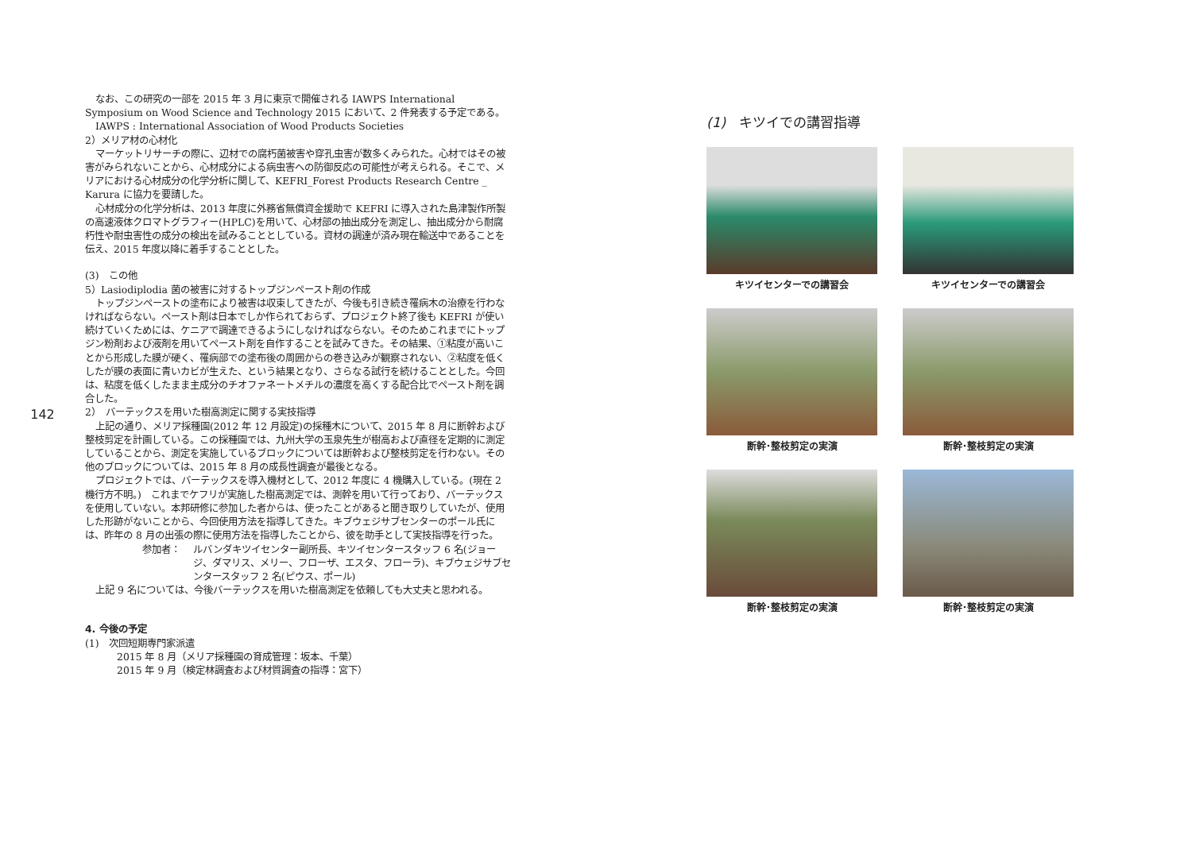142
なお、この研究の一部を 2015 年 3 月に東京で開催される IAWPS International Symposium on Wood Science and Technology 2015 において、2 件発表する予定である。
IAWPS : International Association of Wood Products Societies
2）メリア材の心材化
マーケットリサーチの際に、辺材での腐朽菌被害や穿孔虫害が数多くみられた。心材ではその被害がみられないことから、心材成分による病虫害への防御反応の可能性が考えられる。そこで、メリアにおける心材成分の化学分析に関して、KEFRI_Forest Products Research Centre _ Karura に協力を要請した。
心材成分の化学分析は、2013 年度に外務省無償資金援助で KEFRI に導入された島津製作所製の高速液体クロマトグラフィー(HPLC)を用いて、心材部の抽出成分を測定し、抽出成分から耐腐朽性や耐虫害性の成分の検出を試みることとしている。資材の調達が済み現在輸送中であることを伝え、2015 年度以降に着手することとした。
(3)　この他
5）Lasiodiplodia 菌の被害に対するトップジンペースト剤の作成
トップジンペーストの塗布により被害は収束してきたが、今後も引き続き罹病木の治療を行わなければならない。ペースト剤は日本でしか作られておらず、プロジェクト終了後も KEFRI が使い続けていくためには、ケニアで調達できるようにしなければならない。そのためこれまでにトップジン粉剤および液剤を用いてペースト剤を自作することを試みてきた。その結果、①粘度が高いことから形成した膜が硬く、罹病部での塗布後の周囲からの巻き込みが観察されない、②粘度を低くしたが膜の表面に青いカビが生えた、という結果となり、さらなる試行を続けることとした。今回は、粘度を低くしたまま主成分のチオファネートメチルの濃度を高くする配合比でペースト剤を調合した。
2）　バーテックスを用いた樹高測定に関する実技指導
上記の通り、メリア採種園(2012 年 12 月設定)の採種木について、2015 年 8 月に断幹および整枝剪定を計画している。この採種園では、九州大学の玉泉先生が樹高および直径を定期的に測定していることから、測定を実施しているブロックについては断幹および整枝剪定を行わない。その他のブロックについては、2015 年 8 月の成長性調査が最後となる。
プロジェクトでは、バーテックスを導入機材として、2012 年度に 4 機購入している。(現在 2 機行方不明。)　これまでケフリが実施した樹高測定では、測幹を用いて行っており、バーテックスを使用していない。本邦研修に参加した者からは、使ったことがあると聞き取りしていたが、使用した形跡がないことから、今回使用方法を指導してきた。キブウェジサブセンターのポール氏には、昨年の 8 月の出張の際に使用方法を指導したことから、彼を助手として実技指導を行った。
参加者： ルバンダキツイセンター副所長、キツイセンタースタッフ 6 名(ジョージ、ダマリス、メリー、フローザ、エスタ、フローラ)、キブウェジサブセンタースタッフ 2 名(ピウス、ポール)
上記 9 名については、今後バーテックスを用いた樹高測定を依頼しても大丈夫と思われる。
4. 今後の予定
(1)　次回短期専門家派遣
2015 年 8 月（メリア採種園の育成管理：坂本、千葉）
2015 年 9 月（検定林調査および材質調査の指導：宮下）
(1)　キツイでの講習指導
キツイセンターでの講習会
キツイセンターでの講習会
断幹･整枝剪定の実演
断幹･整枝剪定の実演
断幹･整枝剪定の実演
断幹･整枝剪定の実演